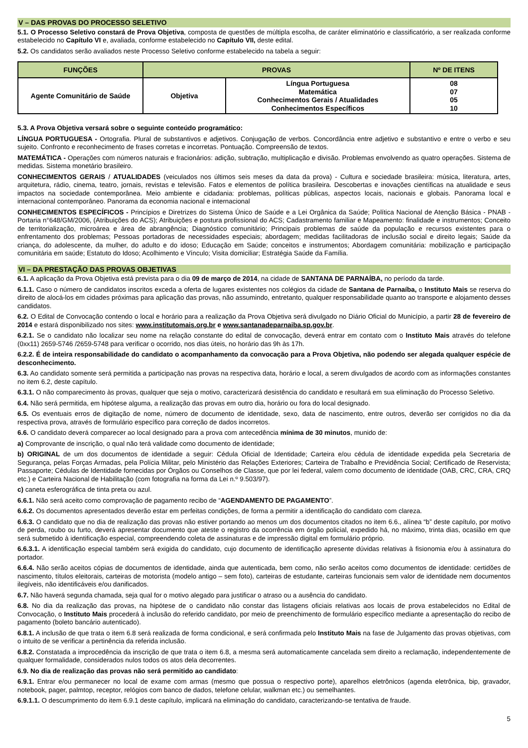V – DAS PROVAS DO PROCESSO SELETIVO
5.1. O Processo Seletivo constará de Prova Objetiva, composta de questões de múltipla escolha, de caráter eliminatório e classificatório, a ser realizada conforme estabelecido no Capítulo VI e, avaliada, conforme estabelecido no Capítulo VII, deste edital.
5.2. Os candidatos serão avaliados neste Processo Seletivo conforme estabelecido na tabela a seguir:
| FUNÇÕES | PROVAS | | Nº DE ITENS |
| --- | --- | --- | --- |
| Agente Comunitário de Saúde | Objetiva | Língua Portuguesa Matemática Conhecimentos Gerais / Atualidades Conhecimentos Específicos | 08 07 05 10 |
5.3. A Prova Objetiva versará sobre o seguinte conteúdo programático:
LÍNGUA PORTUGUESA - Ortografia. Plural de substantivos e adjetivos. Conjugação de verbos. Concordância entre adjetivo e substantivo e entre o verbo e seu sujeito. Confronto e reconhecimento de frases corretas e incorretas. Pontuação. Compreensão de textos.
MATEMÁTICA - Operações com números naturais e fracionários: adição, subtração, multiplicação e divisão. Problemas envolvendo as quatro operações. Sistema de medidas. Sistema monetário brasileiro.
CONHECIMENTOS GERAIS / ATUALIDADES (veiculados nos últimos seis meses da data da prova) - Cultura e sociedade brasileira: música, literatura, artes, arquitetura, rádio, cinema, teatro, jornais, revistas e televisão. Fatos e elementos de política brasileira. Descobertas e inovações científicas na atualidade e seus impactos na sociedade contemporânea. Meio ambiente e cidadania: problemas, políticas públicas, aspectos locais, nacionais e globais. Panorama local e internacional contemporâneo. Panorama da economia nacional e internacional
CONHECIMENTOS ESPECÍFICOS - Princípios e Diretrizes do Sistema Único de Saúde e a Lei Orgânica da Saúde; Política Nacional de Atenção Básica - PNAB - Portaria n°648/GM/2006, (Atribuições do ACS); Atribuições e postura profissional do ACS; Cadastramento familiar e Mapeamento: finalidade e instrumentos; Conceito de territorialização, microárea e área de abrangência; Diagnóstico comunitário; Principais problemas de saúde da população e recursos existentes para o enfrentamento dos problemas; Pessoas portadoras de necessidades especiais; abordagem; medidas facilitadoras de inclusão social e direito legais; Saúde da criança, do adolescente, da mulher, do adulto e do idoso; Educação em Saúde; conceitos e instrumentos; Abordagem comunitária: mobilização e participação comunitária em saúde; Estatuto do Idoso; Acolhimento e Vínculo; Visita domiciliar; Estratégia Saúde da Família.
VI – DA PRESTAÇÃO DAS PROVAS OBJETIVAS
6.1. A aplicação da Prova Objetiva está prevista para o dia 09 de março de 2014, na cidade de SANTANA DE PARNAÍBA, no período da tarde.
6.1.1. Caso o número de candidatos inscritos exceda a oferta de lugares existentes nos colégios da cidade de Santana de Parnaíba, o Instituto Mais se reserva do direito de alocá-los em cidades próximas para aplicação das provas, não assumindo, entretanto, qualquer responsabilidade quanto ao transporte e alojamento desses candidatos.
6.2. O Edital de Convocação contendo o local e horário para a realização da Prova Objetiva será divulgado no Diário Oficial do Município, a partir 28 de fevereiro de 2014 e estará disponibilizado nos sites: www.institutomais.org.br e www.santanadeparnaiba.sp.gov.br.
6.2.1. Se o candidato não localizar seu nome na relação constante do edital de convocação, deverá entrar em contato com o Instituto Mais através do telefone (0xx11) 2659-5746 /2659-5748 para verificar o ocorrido, nos dias úteis, no horário das 9h às 17h.
6.2.2. É de inteira responsabilidade do candidato o acompanhamento da convocação para a Prova Objetiva, não podendo ser alegada qualquer espécie de desconhecimento.
6.3. Ao candidato somente será permitida a participação nas provas na respectiva data, horário e local, a serem divulgados de acordo com as informações constantes no item 6.2, deste capítulo.
6.3.1. O não comparecimento às provas, qualquer que seja o motivo, caracterizará desistência do candidato e resultará em sua eliminação do Processo Seletivo.
6.4. Não será permitida, em hipótese alguma, a realização das provas em outro dia, horário ou fora do local designado.
6.5. Os eventuais erros de digitação de nome, número de documento de identidade, sexo, data de nascimento, entre outros, deverão ser corrigidos no dia da respectiva prova, através de formulário específico para correção de dados incorretos.
6.6. O candidato deverá comparecer ao local designado para a prova com antecedência mínima de 30 minutos, munido de:
a) Comprovante de inscrição, o qual não terá validade como documento de identidade;
b) ORIGINAL de um dos documentos de identidade a seguir: Cédula Oficial de Identidade; Carteira e/ou cédula de identidade expedida pela Secretaria de Segurança, pelas Forças Armadas, pela Polícia Militar, pelo Ministério das Relações Exteriores; Carteira de Trabalho e Previdência Social; Certificado de Reservista; Passaporte; Cédulas de Identidade fornecidas por Órgãos ou Conselhos de Classe, que por lei federal, valem como documento de identidade (OAB, CRC, CRA, CRQ etc.) e Carteira Nacional de Habilitação (com fotografia na forma da Lei n.º 9.503/97).
c) caneta esferográfica de tinta preta ou azul.
6.6.1. Não será aceito como comprovação de pagamento recibo de “AGENDAMENTO DE PAGAMENTO”.
6.6.2. Os documentos apresentados deverão estar em perfeitas condições, de forma a permitir a identificação do candidato com clareza.
6.6.3. O candidato que no dia de realização das provas não estiver portando ao menos um dos documentos citados no item 6.6., alínea “b” deste capítulo, por motivo de perda, roubo ou furto, deverá apresentar documento que ateste o registro da ocorrência em órgão policial, expedido há, no máximo, trinta dias, ocasião em que será submetido à identificação especial, compreendendo coleta de assinaturas e de impressão digital em formulário próprio.
6.6.3.1. A identificação especial também será exigida do candidato, cujo documento de identificação apresente dúvidas relativas à fisionomia e/ou à assinatura do portador.
6.6.4. Não serão aceitos cópias de documentos de identidade, ainda que autenticada, bem como, não serão aceitos como documentos de identidade: certidões de nascimento, títulos eleitorais, carteiras de motorista (modelo antigo – sem foto), carteiras de estudante, carteiras funcionais sem valor de identidade nem documentos ilegíveis, não identificáveis e/ou danificados.
6.7. Não haverá segunda chamada, seja qual for o motivo alegado para justificar o atraso ou a ausência do candidato.
6.8. No dia da realização das provas, na hipótese de o candidato não constar das listagens oficiais relativas aos locais de prova estabelecidos no Edital de Convocação, o Instituto Mais procederá à inclusão do referido candidato, por meio de preenchimento de formulário específico mediante a apresentação do recibo de pagamento (boleto bancário autenticado).
6.8.1. A inclusão de que trata o item 6.8 será realizada de forma condicional, e será confirmada pelo Instituto Mais na fase de Julgamento das provas objetivas, com o intuito de se verificar a pertinência da referida inclusão.
6.8.2. Constatada a improcedência da inscrição de que trata o item 6.8, a mesma será automaticamente cancelada sem direito a reclamação, independentemente de qualquer formalidade, considerados nulos todos os atos dela decorrentes.
6.9. No dia de realização das provas não será permitido ao candidato:
6.9.1. Entrar e/ou permanecer no local de exame com armas (mesmo que possua o respectivo porte), aparelhos eletrônicos (agenda eletrônica, bip, gravador, notebook, pager, palmtop, receptor, relógios com banco de dados, telefone celular, walkman etc.) ou semelhantes.
6.9.1.1. O descumprimento do item 6.9.1 deste capítulo, implicará na eliminação do candidato, caracterizando-se tentativa de fraude.
5